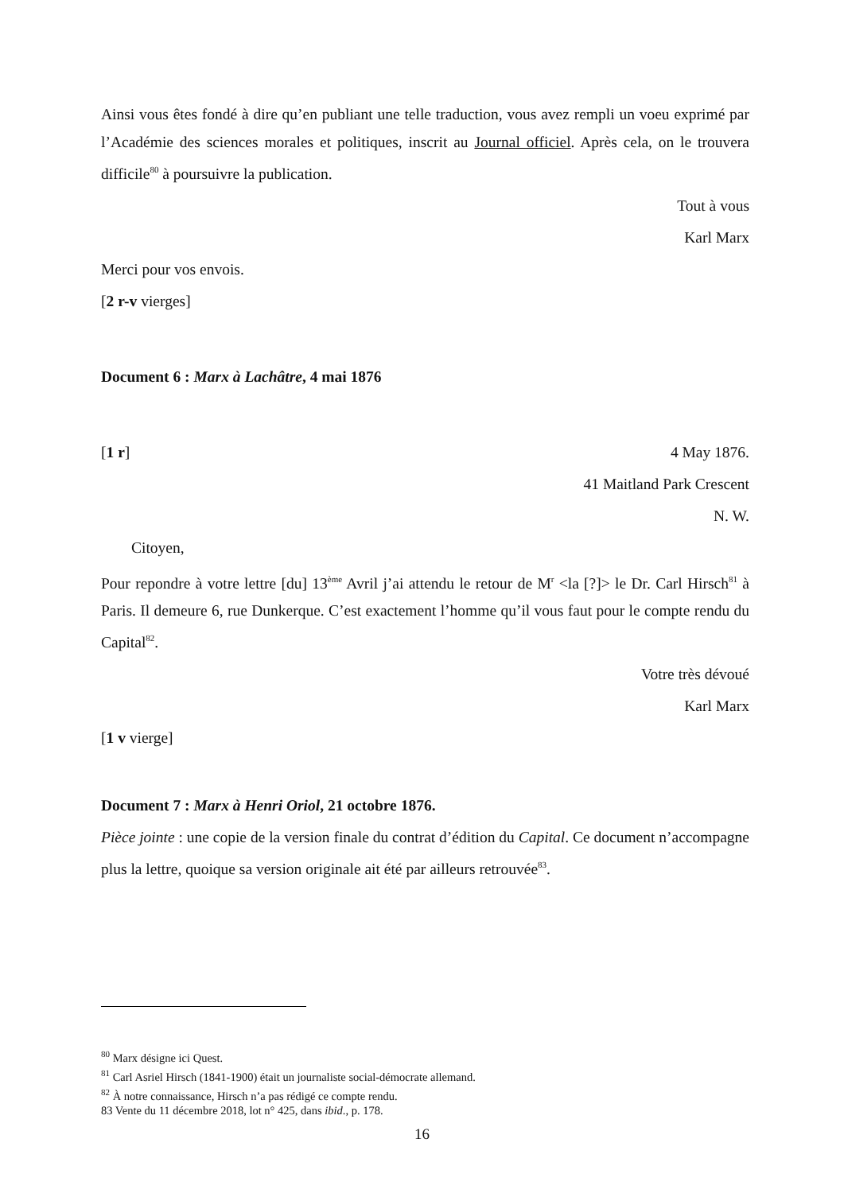Ainsi vous êtes fondé à dire qu’en publiant une telle traduction, vous avez rempli un voeu exprimé par l’Académie des sciences morales et politiques, inscrit au Journal officiel. Après cela, on le trouvera difficile<sup>80</sup> à poursuivre la publication.
Tout à vous
Karl Marx
Merci pour vos envois.
[2 r-v vierges]
Document 6 : Marx à Lachâtre, 4 mai 1876
[1 r] 4 May 1876.
41 Maitland Park Crescent
N. W.
Citoyen,
Pour repondre à votre lettre [du] 13<sup>ème</sup> Avril j’ai attendu le retour de M<sup>r</sup> <la [?]> le Dr. Carl Hirsch<sup>81</sup> à Paris. Il demeure 6, rue Dunkerque. C’est exactement l’homme qu’il vous faut pour le compte rendu du Capital<sup>82</sup>.
Votre très dévoué
Karl Marx
[1 v vierge]
Document 7 : Marx à Henri Oriol, 21 octobre 1876.
Pièce jointe : une copie de la version finale du contrat d’édition du Capital. Ce document n’accompagne plus la lettre, quoique sa version originale ait été par ailleurs retrouvée<sup>83</sup>.
<sup>80</sup> Marx désigne ici Quest.
<sup>81</sup> Carl Asriel Hirsch (1841-1900) était un journaliste social-démocrate allemand.
<sup>82</sup> À notre connaissance, Hirsch n’a pas rédigé ce compte rendu.
83 Vente du 11 décembre 2018, lot n° 425, dans ibid., p. 178.
16